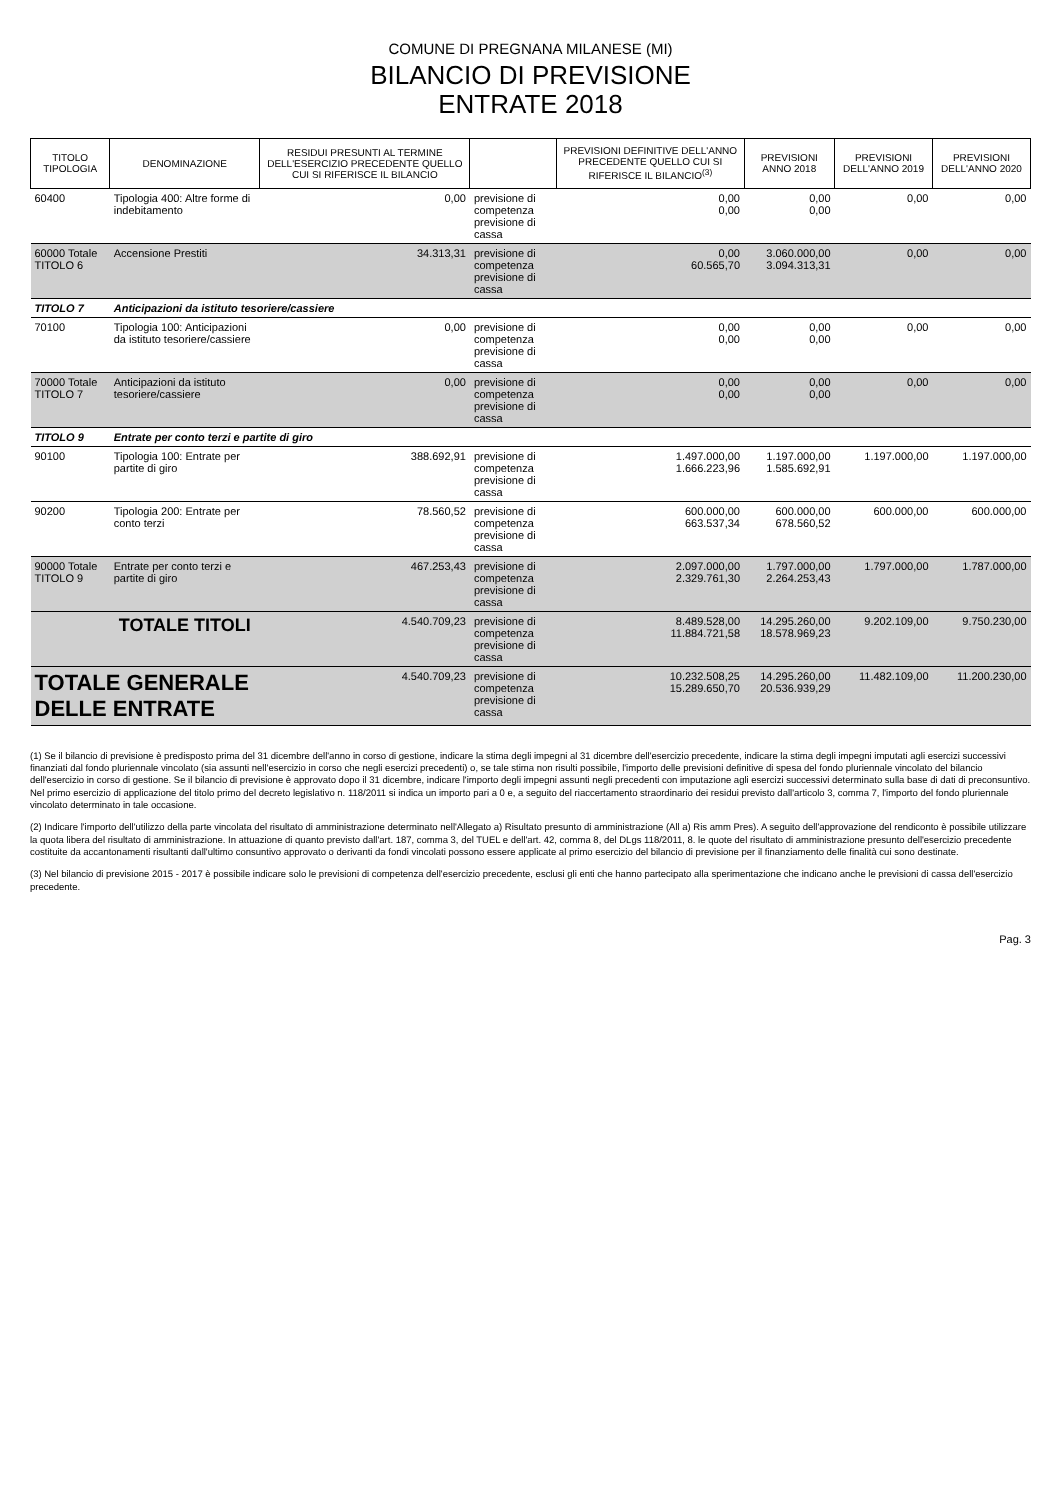COMUNE DI PREGNANA MILANESE (MI)
BILANCIO DI PREVISIONE
ENTRATE 2018
| TITOLO TIPOLOGIA | DENOMINAZIONE | RESIDUI PRESUNTI AL TERMINE DELL'ESERCIZIO PRECEDENTE QUELLO CUI SI RIFERISCE IL BILANCIO | | PREVISIONI DEFINITIVE DELL'ANNO PRECEDENTE QUELLO CUI SI RIFERISCE IL BILANCIO<sup>(3)</sup> | PREVISIONI ANNO 2018 | PREVISIONI DELL'ANNO 2019 | PREVISIONI DELL'ANNO 2020 |
| --- | --- | --- | --- | --- | --- | --- | --- |
| 60400 | Tipologia 400: Altre forme di indebitamento | 0,00 | previsione di competenza previsione di cassa | 0,00 0,00 | 0,00 0,00 | 0,00 | 0,00 |
| 60000 Totale TITOLO 6 | Accensione Prestiti | 34.313,31 | previsione di competenza previsione di cassa | 0,00 60.565,70 | 3.060.000,00 3.094.313,31 | 0,00 | 0,00 |
| TITOLO 7 | Anticipazioni da istituto tesoriere/cassiere | | | | | | |
| 70100 | Tipologia 100: Anticipazioni da istituto tesoriere/cassiere | 0,00 | previsione di competenza previsione di cassa | 0,00 0,00 | 0,00 0,00 | 0,00 | 0,00 |
| 70000 Totale TITOLO 7 | Anticipazioni da istituto tesoriere/cassiere | 0,00 | previsione di competenza previsione di cassa | 0,00 0,00 | 0,00 0,00 | 0,00 | 0,00 |
| TITOLO 9 | Entrate per conto terzi e partite di giro | | | | | | |
| 90100 | Tipologia 100: Entrate per partite di giro | 388.692,91 | previsione di competenza previsione di cassa | 1.497.000,00 1.666.223,96 | 1.197.000,00 1.585.692,91 | 1.197.000,00 | 1.197.000,00 |
| 90200 | Tipologia 200: Entrate per conto terzi | 78.560,52 | previsione di competenza previsione di cassa | 600.000,00 663.537,34 | 600.000,00 678.560,52 | 600.000,00 | 600.000,00 |
| 90000 Totale TITOLO 9 | Entrate per conto terzi e partite di giro | 467.253,43 | previsione di competenza previsione di cassa | 2.097.000,00 2.329.761,30 | 1.797.000,00 2.264.253,43 | 1.797.000,00 | 1.787.000,00 |
| | TOTALE TITOLI | 4.540.709,23 | previsione di competenza previsione di cassa | 8.489.528,00 11.884.721,58 | 14.295.260,00 18.578.969,23 | 9.202.109,00 | 9.750.230,00 |
| TOTALE GENERALE DELLE ENTRATE | | 4.540.709,23 | previsione di competenza previsione di cassa | 10.232.508,25 15.289.650,70 | 14.295.260,00 20.536.939,29 | 11.482.109,00 | 11.200.230,00 |
(1) Se il bilancio di previsione è predisposto prima del 31 dicembre dell'anno in corso di gestione, indicare la stima degli impegni al 31 dicembre dell'esercizio precedente, indicare la stima degli impegni imputati agli esercizi successivi finanziati dal fondo pluriennale vincolato (sia assunti nell'esercizio in corso che negli esercizi precedenti) o, se tale stima non risulti possibile, l'importo delle previsioni definitive di spesa del fondo pluriennale vincolato del bilancio dell'esercizio in corso di gestione. Se il bilancio di previsione è approvato dopo il 31 dicembre, indicare l'importo degli impegni assunti negli precedenti con imputazione agli esercizi successivi determinato sulla base di dati di preconsuntivo. Nel primo esercizio di applicazione del titolo primo del decreto legislativo n. 118/2011 si indica un importo pari a 0 e, a seguito del riaccertamento straordinario dei residui previsto dall'articolo 3, comma 7, l'importo del fondo pluriennale vincolato determinato in tale occasione.
(2) Indicare l'importo dell'utilizzo della parte vincolata del risultato di amministrazione determinato nell'Allegato a) Risultato presunto di amministrazione (All a) Ris amm Pres). A seguito dell'approvazione del rendiconto è possibile utilizzare la quota libera del risultato di amministrazione. In attuazione di quanto previsto dall'art. 187, comma 3, del TUEL e dell'art. 42, comma 8, del DLgs 118/2011, 8. le quote del risultato di amministrazione presunto dell'esercizio precedente costituite da accantonamenti risultanti dall'ultimo consuntivo approvato o derivanti da fondi vincolati possono essere applicate al primo esercizio del bilancio di previsione per il finanziamento delle finalità cui sono destinate.
(3) Nel bilancio di previsione 2015 - 2017 è possibile indicare solo le previsioni di competenza dell'esercizio precedente, esclusi gli enti che hanno partecipato alla sperimentazione che indicano anche le previsioni di cassa dell'esercizio precedente.
Pag. 3